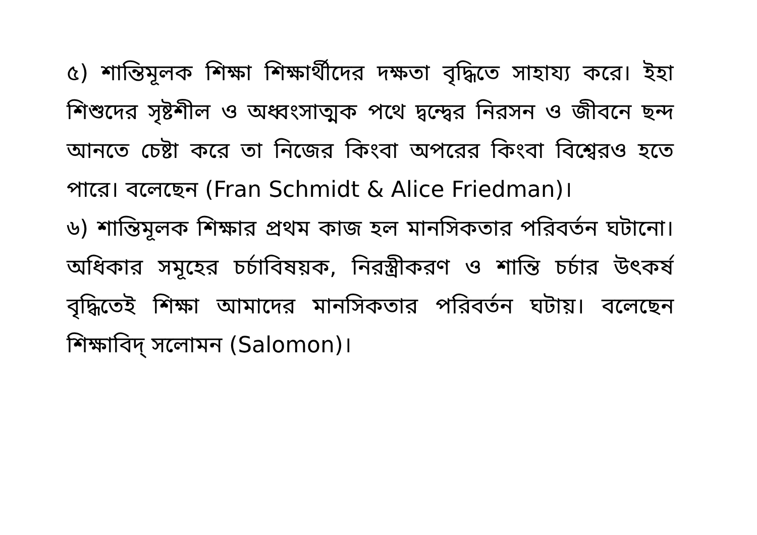৫) শান্তিমূলক শিক্ষা শিক্ষার্থীদের দক্ষতা বৃদ্ধিতে সাহায্য করে। ইহা শিশুদের সৃষ্টশীল ও অধ্বংসাত্মক পথে দ্বন্দ্বের নিরসন ও জীবনে ছন্দ আনতে চেষ্টা করে তা নিজের কিংবা অপরের কিংবা বিশ্বেরও হতে পারে। বলেছেন (Fran Schmidt & Alice Friedman)।
৬) শান্তিমূলক শিক্ষার প্রথম কাজ হল মানসিকতার পরিবর্তন ঘটানো। অধিকার সমূহের চর্চাবিষয়ক, নিরস্ত্রীকরণ ও শান্তি চর্চার উৎকর্ষ বৃদ্ধিতেই শিক্ষা আমাদের মানসিকতার পরিবর্তন ঘটায়। বলেছেন শিক্ষাবিদ্ সলোমন (Salomon)।